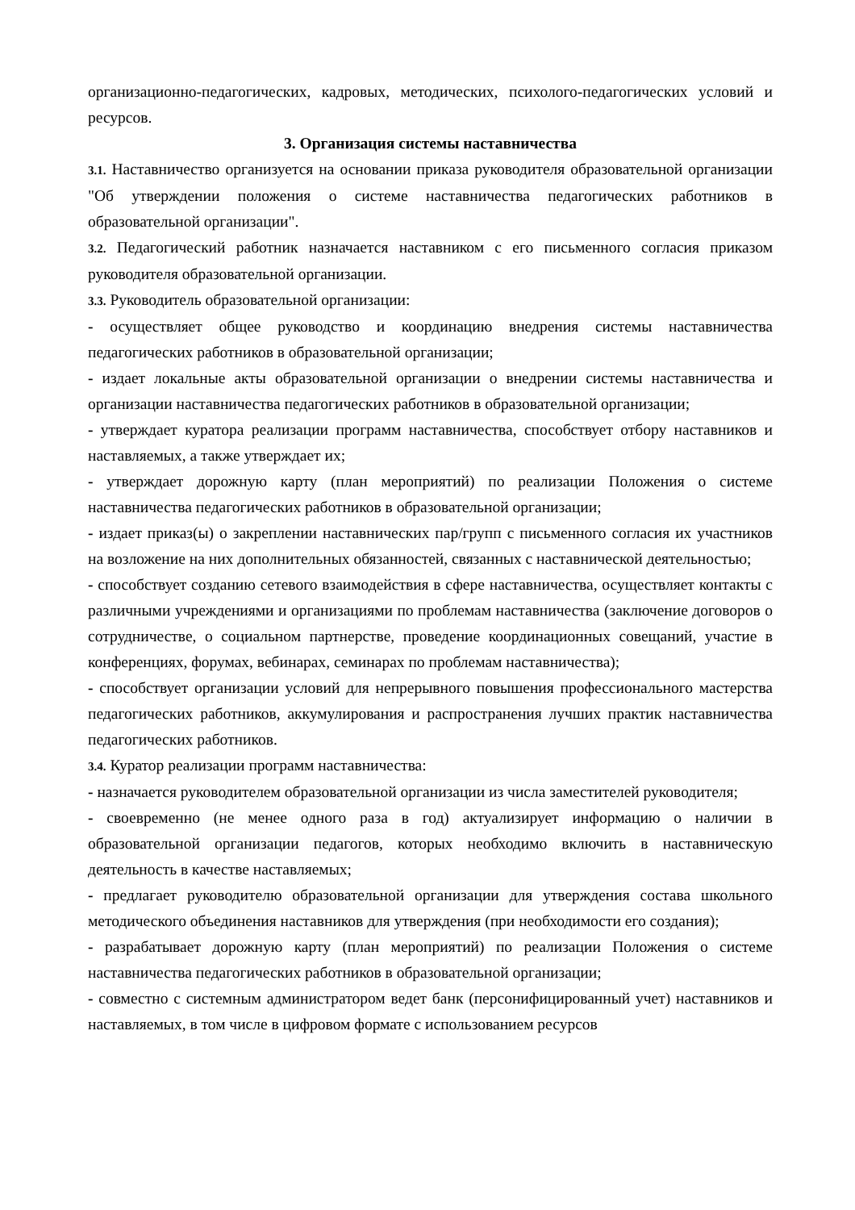организационно-педагогических, кадровых, методических, психолого-педагогических условий и ресурсов.
3. Организация системы наставничества
3.1. Наставничество организуется на основании приказа руководителя образовательной организации "Об утверждении положения о системе наставничества педагогических работников в образовательной организации".
3.2. Педагогический работник назначается наставником с его письменного согласия приказом руководителя образовательной организации.
3.3. Руководитель образовательной организации:
- осуществляет общее руководство и координацию внедрения системы наставничества педагогических работников в образовательной организации;
- издает локальные акты образовательной организации о внедрении системы наставничества и организации наставничества педагогических работников в образовательной организации;
- утверждает куратора реализации программ наставничества, способствует отбору наставников и наставляемых, а также утверждает их;
- утверждает дорожную карту (план мероприятий) по реализации Положения о системе наставничества педагогических работников в образовательной организации;
- издает приказ(ы) о закреплении наставнических пар/групп с письменного согласия их участников на возложение на них дополнительных обязанностей, связанных с наставнической деятельностью;
- способствует созданию сетевого взаимодействия в сфере наставничества, осуществляет контакты с различными учреждениями и организациями по проблемам наставничества (заключение договоров о сотрудничестве, о социальном партнерстве, проведение координационных совещаний, участие в конференциях, форумах, вебинарах, семинарах по проблемам наставничества);
- способствует организации условий для непрерывного повышения профессионального мастерства педагогических работников, аккумулирования и распространения лучших практик наставничества педагогических работников.
3.4. Куратор реализации программ наставничества:
- назначается руководителем образовательной организации из числа заместителей руководителя;
- своевременно (не менее одного раза в год) актуализирует информацию о наличии в образовательной организации педагогов, которых необходимо включить в наставническую деятельность в качестве наставляемых;
- предлагает руководителю образовательной организации для утверждения состава школьного методического объединения наставников для утверждения (при необходимости его создания);
- разрабатывает дорожную карту (план мероприятий) по реализации Положения о системе наставничества педагогических работников в образовательной организации;
- совместно с системным администратором ведет банк (персонифицированный учет) наставников и наставляемых, в том числе в цифровом формате с использованием ресурсов